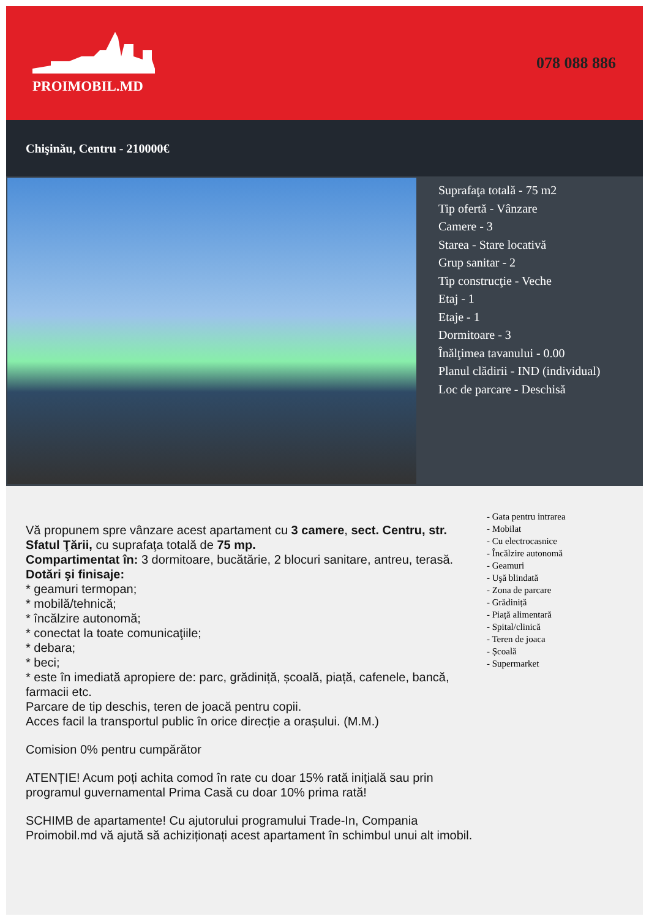PROIMOBIL.MD
078 088 886
Chişinău, Centru - 210000€
Suprafaţa totală - 75 m2
Tip ofertă - Vânzare
Camere - 3
Starea - Stare locativă
Grup sanitar - 2
Tip construcţie - Veche
Etaj - 1
Etaje - 1
Dormitoare - 3
Înălţimea tavanului - 0.00
Planul clădirii - IND (individual)
Loc de parcare - Deschisă
Vă propunem spre vânzare acest apartament cu 3 camere, sect. Centru, str. Sfatul Ţării, cu suprafaţa totală de 75 mp.
Compartimentat în: 3 dormitoare, bucătărie, 2 blocuri sanitare, antreu, terasă.
Dotări şi finisaje:
* geamuri termopan;
* mobilă/tehnică;
* încălzire autonomă;
* conectat la toate comunicaţiile;
* debara;
* beci;
* este în imediată apropiere de: parc, grădiniță, școală, piață, cafenele, bancă, farmacii etc.
Parcare de tip deschis, teren de joacă pentru copii.
Acces facil la transportul public în orice direcție a orașului. (M.M.)
Comision 0% pentru cumpărător
ATENȚIE! Acum poți achita comod în rate cu doar 15% rată inițială sau prin programul guvernamental Prima Casă cu doar 10% prima rată!
SCHIMB de apartamente! Cu ajutorului programului Trade-In, Compania Proimobil.md vă ajută să achiziționați acest apartament în schimbul unui alt imobil.
- Gata pentru intrarea
- Mobilat
- Cu electrocasnice
- Încălzire autonomă
- Geamuri
- Uşă blindată
- Zona de parcare
- Grădiniță
- Piață alimentară
- Spital/clinică
- Teren de joaca
- Școală
- Supermarket